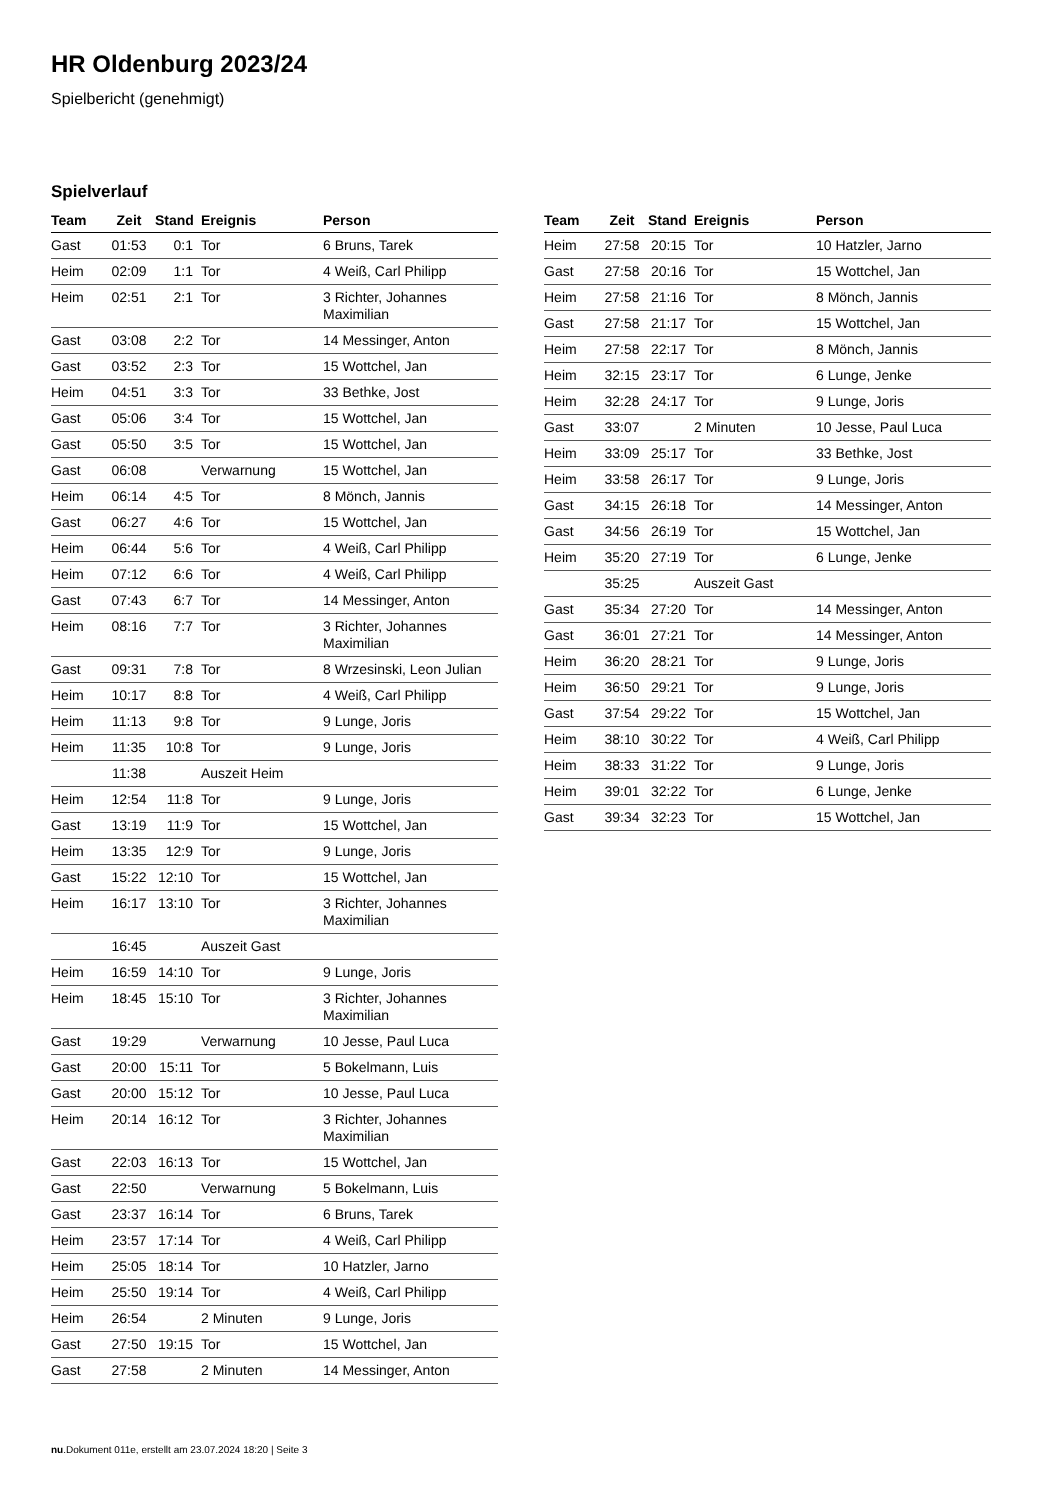HR Oldenburg 2023/24
Spielbericht (genehmigt)
Spielverlauf
| Team | Zeit | Stand | Ereignis | Person |
| --- | --- | --- | --- | --- |
| Gast | 01:53 | 0:1 | Tor | 6 Bruns, Tarek |
| Heim | 02:09 | 1:1 | Tor | 4 Weiß, Carl Philipp |
| Heim | 02:51 | 2:1 | Tor | 3 Richter, Johannes Maximilian |
| Gast | 03:08 | 2:2 | Tor | 14 Messinger, Anton |
| Gast | 03:52 | 2:3 | Tor | 15 Wottchel, Jan |
| Heim | 04:51 | 3:3 | Tor | 33 Bethke, Jost |
| Gast | 05:06 | 3:4 | Tor | 15 Wottchel, Jan |
| Gast | 05:50 | 3:5 | Tor | 15 Wottchel, Jan |
| Gast | 06:08 | | Verwarnung | 15 Wottchel, Jan |
| Heim | 06:14 | 4:5 | Tor | 8 Mönch, Jannis |
| Gast | 06:27 | 4:6 | Tor | 15 Wottchel, Jan |
| Heim | 06:44 | 5:6 | Tor | 4 Weiß, Carl Philipp |
| Heim | 07:12 | 6:6 | Tor | 4 Weiß, Carl Philipp |
| Gast | 07:43 | 6:7 | Tor | 14 Messinger, Anton |
| Heim | 08:16 | 7:7 | Tor | 3 Richter, Johannes Maximilian |
| Gast | 09:31 | 7:8 | Tor | 8 Wrzesinski, Leon Julian |
| Heim | 10:17 | 8:8 | Tor | 4 Weiß, Carl Philipp |
| Heim | 11:13 | 9:8 | Tor | 9 Lunge, Joris |
| Heim | 11:35 | 10:8 | Tor | 9 Lunge, Joris |
| | 11:38 | | Auszeit Heim | |
| Heim | 12:54 | 11:8 | Tor | 9 Lunge, Joris |
| Gast | 13:19 | 11:9 | Tor | 15 Wottchel, Jan |
| Heim | 13:35 | 12:9 | Tor | 9 Lunge, Joris |
| Gast | 15:22 | 12:10 | Tor | 15 Wottchel, Jan |
| Heim | 16:17 | 13:10 | Tor | 3 Richter, Johannes Maximilian |
| | 16:45 | | Auszeit Gast | |
| Heim | 16:59 | 14:10 | Tor | 9 Lunge, Joris |
| Heim | 18:45 | 15:10 | Tor | 3 Richter, Johannes Maximilian |
| Gast | 19:29 | | Verwarnung | 10 Jesse, Paul Luca |
| Gast | 20:00 | 15:11 | Tor | 5 Bokelmann, Luis |
| Gast | 20:00 | 15:12 | Tor | 10 Jesse, Paul Luca |
| Heim | 20:14 | 16:12 | Tor | 3 Richter, Johannes Maximilian |
| Gast | 22:03 | 16:13 | Tor | 15 Wottchel, Jan |
| Gast | 22:50 | | Verwarnung | 5 Bokelmann, Luis |
| Gast | 23:37 | 16:14 | Tor | 6 Bruns, Tarek |
| Heim | 23:57 | 17:14 | Tor | 4 Weiß, Carl Philipp |
| Heim | 25:05 | 18:14 | Tor | 10 Hatzler, Jarno |
| Heim | 25:50 | 19:14 | Tor | 4 Weiß, Carl Philipp |
| Heim | 26:54 | | 2 Minuten | 9 Lunge, Joris |
| Gast | 27:50 | 19:15 | Tor | 15 Wottchel, Jan |
| Gast | 27:58 | | 2 Minuten | 14 Messinger, Anton |
| Team | Zeit | Stand | Ereignis | Person |
| --- | --- | --- | --- | --- |
| Heim | 27:58 | 20:15 | Tor | 10 Hatzler, Jarno |
| Gast | 27:58 | 20:16 | Tor | 15 Wottchel, Jan |
| Heim | 27:58 | 21:16 | Tor | 8 Mönch, Jannis |
| Gast | 27:58 | 21:17 | Tor | 15 Wottchel, Jan |
| Heim | 27:58 | 22:17 | Tor | 8 Mönch, Jannis |
| Heim | 32:15 | 23:17 | Tor | 6 Lunge, Jenke |
| Heim | 32:28 | 24:17 | Tor | 9 Lunge, Joris |
| Gast | 33:07 | | 2 Minuten | 10 Jesse, Paul Luca |
| Heim | 33:09 | 25:17 | Tor | 33 Bethke, Jost |
| Heim | 33:58 | 26:17 | Tor | 9 Lunge, Joris |
| Gast | 34:15 | 26:18 | Tor | 14 Messinger, Anton |
| Gast | 34:56 | 26:19 | Tor | 15 Wottchel, Jan |
| Heim | 35:20 | 27:19 | Tor | 6 Lunge, Jenke |
| | 35:25 | | Auszeit Gast | |
| Gast | 35:34 | 27:20 | Tor | 14 Messinger, Anton |
| Gast | 36:01 | 27:21 | Tor | 14 Messinger, Anton |
| Heim | 36:20 | 28:21 | Tor | 9 Lunge, Joris |
| Heim | 36:50 | 29:21 | Tor | 9 Lunge, Joris |
| Gast | 37:54 | 29:22 | Tor | 15 Wottchel, Jan |
| Heim | 38:10 | 30:22 | Tor | 4 Weiß, Carl Philipp |
| Heim | 38:33 | 31:22 | Tor | 9 Lunge, Joris |
| Heim | 39:01 | 32:22 | Tor | 6 Lunge, Jenke |
| Gast | 39:34 | 32:23 | Tor | 15 Wottchel, Jan |
nu.Dokument 011e, erstellt am 23.07.2024 18:20 | Seite 3